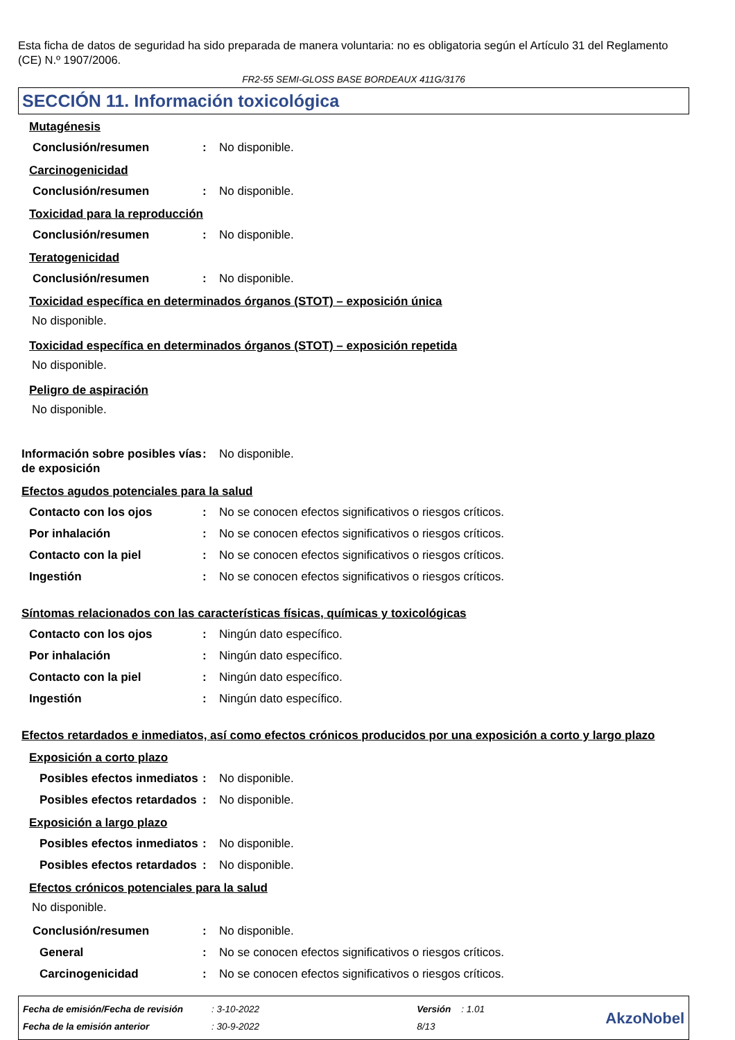Esta ficha de datos de seguridad ha sido preparada de manera voluntaria: no es obligatoria según el Artículo 31 del Reglamento (CE) N.º 1907/2006.
FR2-55 SEMI-GLOSS BASE BORDEAUX 411G/3176
SECCIÓN 11. Información toxicológica
Mutagénesis
Conclusión/resumen: No disponible.
Carcinogenicidad
Conclusión/resumen: No disponible.
Toxicidad para la reproducción
Conclusión/resumen: No disponible.
Teratogenicidad
Conclusión/resumen: No disponible.
Toxicidad específica en determinados órganos (STOT) – exposición única
No disponible.
Toxicidad específica en determinados órganos (STOT) – exposición repetida
No disponible.
Peligro de aspiración
No disponible.
Información sobre posibles vías de exposición: No disponible.
Efectos agudos potenciales para la salud
Contacto con los ojos: No se conocen efectos significativos o riesgos críticos.
Por inhalación: No se conocen efectos significativos o riesgos críticos.
Contacto con la piel: No se conocen efectos significativos o riesgos críticos.
Ingestión: No se conocen efectos significativos o riesgos críticos.
Síntomas relacionados con las características físicas, químicas y toxicológicas
Contacto con los ojos: Ningún dato específico.
Por inhalación: Ningún dato específico.
Contacto con la piel: Ningún dato específico.
Ingestión: Ningún dato específico.
Efectos retardados e inmediatos, así como efectos crónicos producidos por una exposición a corto y largo plazo
Exposición a corto plazo
Posibles efectos inmediatos: No disponible.
Posibles efectos retardados: No disponible.
Exposición a largo plazo
Posibles efectos inmediatos: No disponible.
Posibles efectos retardados: No disponible.
Efectos crónicos potenciales para la salud
No disponible.
Conclusión/resumen: No disponible.
General: No se conocen efectos significativos o riesgos críticos.
Carcinogenicidad: No se conocen efectos significativos o riesgos críticos.
Fecha de emisión/Fecha de revisión
Fecha de la emisión anterior
: 3-10-2022
: 30-9-2022
Versión : 1.01
8/13
AkzoNobel